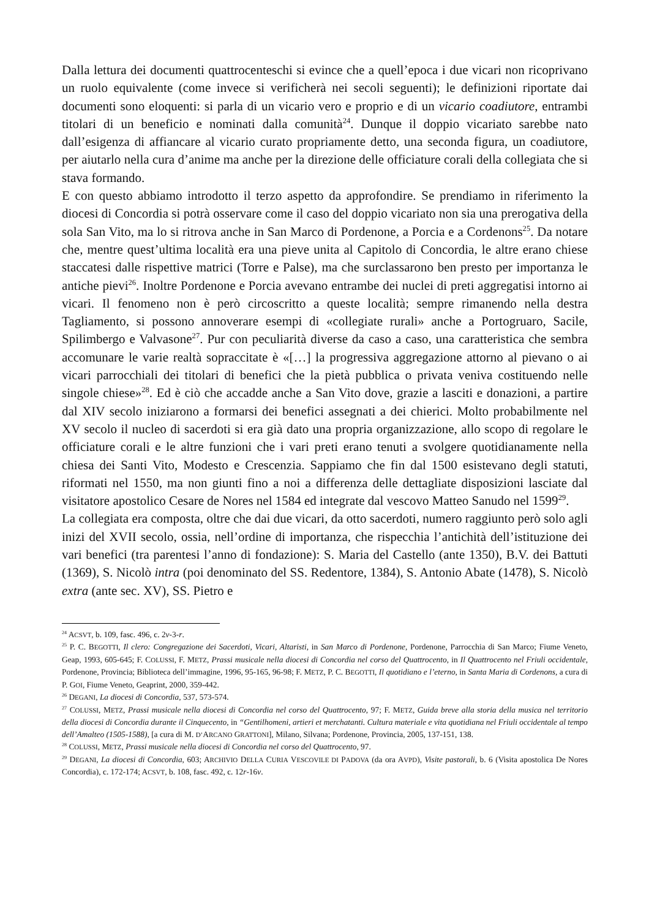Dalla lettura dei documenti quattrocenteschi si evince che a quell’epoca i due vicari non ricoprivano un ruolo equivalente (come invece si verificherà nei secoli seguenti); le definizioni riportate dai documenti sono eloquenti: si parla di un vicario vero e proprio e di un vicario coadiutore, entrambi titolari di un beneficio e nominati dalla comunità<sup>24</sup>. Dunque il doppio vicariato sarebbe nato dall’esigenza di affiancare al vicario curato propriamente detto, una seconda figura, un coadiutore, per aiutarlo nella cura d’anime ma anche per la direzione delle officiature corali della collegiata che si stava formando.
E con questo abbiamo introdotto il terzo aspetto da approfondire. Se prendiamo in riferimento la diocesi di Concordia si potrà osservare come il caso del doppio vicariato non sia una prerogativa della sola San Vito, ma lo si ritrova anche in San Marco di Pordenone, a Porcia e a Cordenons<sup>25</sup>. Da notare che, mentre quest’ultima località era una pieve unita al Capitolo di Concordia, le altre erano chiese staccatesi dalle rispettive matrici (Torre e Palse), ma che surclassarono ben presto per importanza le antiche pievi<sup>26</sup>. Inoltre Pordenone e Porcia avevano entrambe dei nuclei di preti aggregatisi intorno ai vicari. Il fenomeno non è però circoscritto a queste località; sempre rimanendo nella destra Tagliamento, si possono annoverare esempi di «collegiate rurali» anche a Portogruaro, Sacile, Spilimbergo e Valvasone<sup>27</sup>. Pur con peculiarità diverse da caso a caso, una caratteristica che sembra accomunare le varie realtà sopraccitate è «[…] la progressiva aggregazione attorno al pievano o ai vicari parrocchiali dei titolari di benefici che la pietà pubblica o privata veniva costituendo nelle singole chiese»<sup>28</sup>. Ed è ciò che accadde anche a San Vito dove, grazie a lasciti e donazioni, a partire dal XIV secolo iniziarono a formarsi dei benefici assegnati a dei chierici. Molto probabilmente nel XV secolo il nucleo di sacerdoti si era già dato una propria organizzazione, allo scopo di regolare le officiature corali e le altre funzioni che i vari preti erano tenuti a svolgere quotidianamente nella chiesa dei Santi Vito, Modesto e Crescenzia. Sappiamo che fin dal 1500 esistevano degli statuti, riformati nel 1550, ma non giunti fino a noi a differenza delle dettagliate disposizioni lasciate dal visitatore apostolico Cesare de Nores nel 1584 ed integrate dal vescovo Matteo Sanudo nel 1599<sup>29</sup>.
La collegiata era composta, oltre che dai due vicari, da otto sacerdoti, numero raggiunto però solo agli inizi del XVII secolo, ossia, nell’ordine di importanza, che rispecchia l’antichità dell’istituzione dei vari benefici (tra parentesi l’anno di fondazione): S. Maria del Castello (ante 1350), B.V. dei Battuti (1369), S. Nicolò intra (poi denominato del SS. Redentore, 1384), S. Antonio Abate (1478), S. Nicolò extra (ante sec. XV), SS. Pietro e
<sup>24</sup> ACSVT, b. 109, fasc. 496, c. 2v-3-r.
<sup>25</sup> P. C. BEGOTTI, Il clero: Congregazione dei Sacerdoti, Vicari, Altaristi, in San Marco di Pordenone, Pordenone, Parrocchia di San Marco; Fiume Veneto, Geap, 1993, 605-645; F. COLUSSI, F. METZ, Prassi musicale nella diocesi di Concordia nel corso del Quattrocento, in Il Quattrocento nel Friuli occidentale, Pordenone, Provincia; Biblioteca dell’immagine, 1996, 95-165, 96-98; F. METZ, P. C. BEGOTTI, Il quotidiano e l’eterno, in Santa Maria di Cordenons, a cura di P. GOI, Fiume Veneto, Geaprint, 2000, 359-442.
<sup>26</sup> DEGANI, La diocesi di Concordia, 537, 573-574.
<sup>27</sup> COLUSSI, METZ, Prassi musicale nella diocesi di Concordia nel corso del Quattrocento, 97; F. METZ, Guida breve alla storia della musica nel territorio della diocesi di Concordia durante il Cinquecento, in “Gentilhomeni, artieri et merchatanti. Cultura materiale e vita quotidiana nel Friuli occidentale al tempo dell’Amalteo (1505-1588), [a cura di M. D’ARCANO GRATTONI], Milano, Silvana; Pordenone, Provincia, 2005, 137-151, 138.
<sup>28</sup> COLUSSI, METZ, Prassi musicale nella diocesi di Concordia nel corso del Quattrocento, 97.
<sup>29</sup> DEGANI, La diocesi di Concordia, 603; ARCHIVIO DELLA CURIA VESCOVILE DI PADOVA (da ora AVPD), Visite pastorali, b. 6 (Visita apostolica De Nores Concordia), c. 172-174; ACSVT, b. 108, fasc. 492, c. 12r-16v.